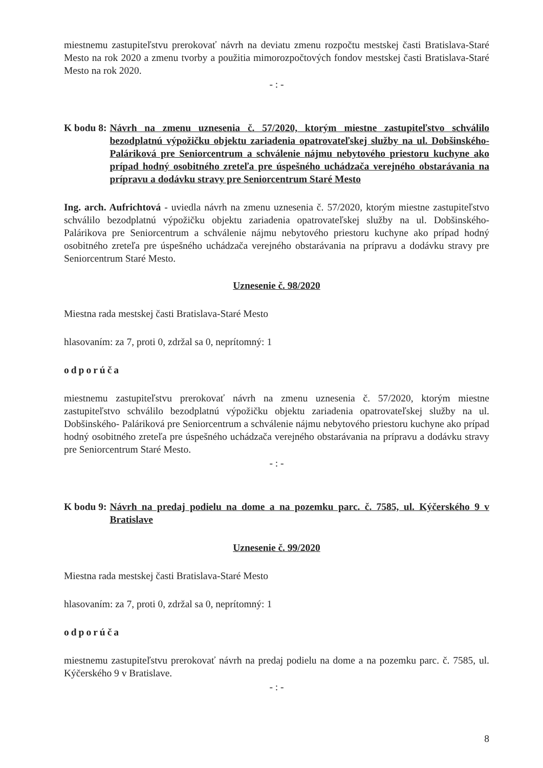miestnemu zastupiteľstvu prerokovať návrh na deviatu zmenu rozpočtu mestskej časti Bratislava-Staré Mesto na rok 2020 a zmenu tvorby a použitia mimorozpočtových fondov mestskej časti Bratislava-Staré Mesto na rok 2020.
- : -
K bodu 8: Návrh na zmenu uznesenia č. 57/2020, ktorým miestne zastupiteľstvo schválilo bezodplatnú výpožičku objektu zariadenia opatrovateľskej služby na ul. Dobšinského- Paláriková pre Seniorcentrum a schválenie nájmu nebytového priestoru kuchyne ako prípad hodný osobitného zreteľa pre úspešného uchádzača verejného obstarávania na prípravu a dodávku stravy pre Seniorcentrum Staré Mesto
Ing. arch. Aufrichtová - uviedla návrh na zmenu uznesenia č. 57/2020, ktorým miestne zastupiteľstvo schválilo bezodplatnú výpožičku objektu zariadenia opatrovateľskej služby na ul. Dobšinského- Palárikova pre Seniorcentrum a schválenie nájmu nebytového priestoru kuchyne ako prípad hodný osobitného zreteľa pre úspešného uchádzača verejného obstarávania na prípravu a dodávku stravy pre Seniorcentrum Staré Mesto.
Uznesenie č. 98/2020
Miestna rada mestskej časti Bratislava-Staré Mesto
hlasovaním: za 7, proti 0, zdržal sa 0, neprítomný: 1
odporúča
miestnemu zastupiteľstvu prerokovať návrh na zmenu uznesenia č. 57/2020, ktorým miestne zastupiteľstvo schválilo bezodplatnú výpožičku objektu zariadenia opatrovateľskej služby na ul. Dobšinského- Paláriková pre Seniorcentrum a schválenie nájmu nebytového priestoru kuchyne ako prípad hodný osobitného zreteľa pre úspešného uchádzača verejného obstarávania na prípravu a dodávku stravy pre Seniorcentrum Staré Mesto.
- : -
K bodu 9: Návrh na predaj podielu na dome a na pozemku parc. č. 7585, ul. Kýčerského 9 v Bratislave
Uznesenie č. 99/2020
Miestna rada mestskej časti Bratislava-Staré Mesto
hlasovaním: za 7, proti 0, zdržal sa 0, neprítomný: 1
odporúča
miestnemu zastupiteľstvu prerokovať návrh na predaj podielu na dome a na pozemku parc. č. 7585, ul. Kýčerského 9 v Bratislave.
- : -
8